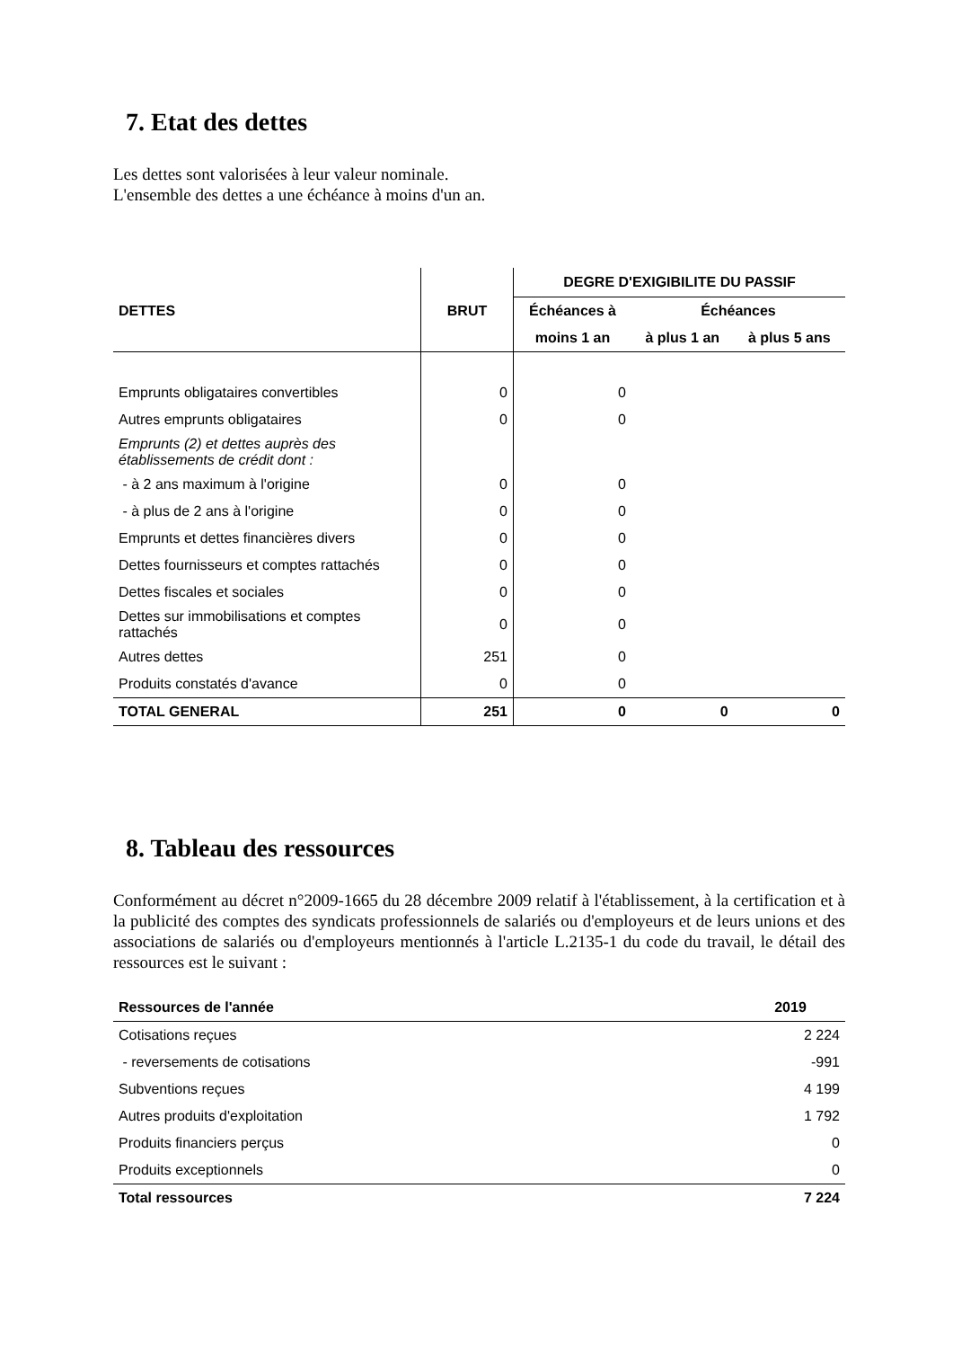7. Etat des dettes
Les dettes sont valorisées à leur valeur nominale.
L'ensemble des dettes a une échéance à moins d'un an.
| | | DEGRE D'EXIGIBILITE DU PASSIF | | |
| --- | --- | --- | --- | --- |
| DETTES | BRUT | Échéances à | Échéances | |
| | | moins 1 an | à plus 1 an | à plus 5 ans |
| Emprunts obligataires convertibles | 0 | 0 | | |
| Autres emprunts obligataires | 0 | 0 | | |
| Emprunts (2) et dettes auprès des établissements de crédit dont : | | | | |
| - à 2 ans maximum à l'origine | 0 | 0 | | |
| - à plus de 2 ans à l'origine | 0 | 0 | | |
| Emprunts et dettes financières divers | 0 | 0 | | |
| Dettes fournisseurs et comptes rattachés | 0 | 0 | | |
| Dettes fiscales et sociales | 0 | 0 | | |
| Dettes sur immobilisations et comptes rattachés | 0 | 0 | | |
| Autres dettes | 251 | 0 | | |
| Produits constatés d'avance | 0 | 0 | | |
| TOTAL GENERAL | 251 | 0 | 0 | 0 |
8. Tableau des ressources
Conformément au décret n°2009-1665 du 28 décembre 2009 relatif à l'établissement, à la certification et à la publicité des comptes des syndicats professionnels de salariés ou d'employeurs et de leurs unions et des associations de salariés ou d'employeurs mentionnés à l'article L.2135-1 du code du travail, le détail des ressources est le suivant :
| Ressources de l'année | 2019 |
| --- | --- |
| Cotisations reçues | 2 224 |
| - reversements de cotisations | -991 |
| Subventions reçues | 4 199 |
| Autres produits d'exploitation | 1 792 |
| Produits financiers perçus | 0 |
| Produits exceptionnels | 0 |
| Total ressources | 7 224 |